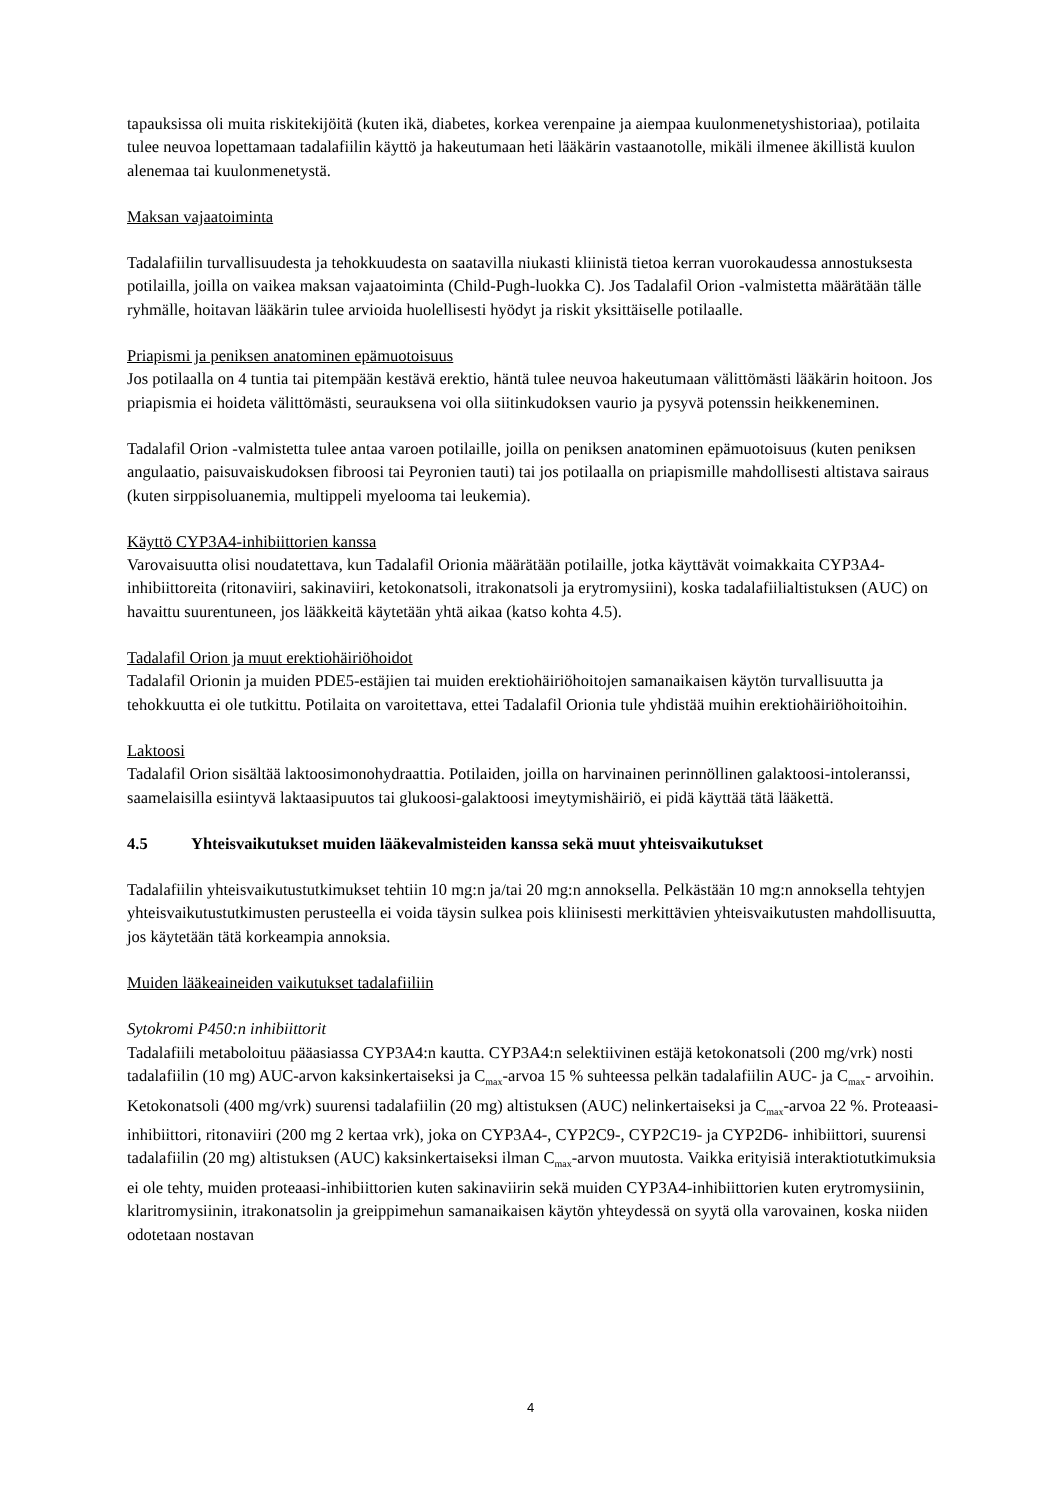tapauksissa oli muita riskitekijöitä (kuten ikä, diabetes, korkea verenpaine ja aiempaa kuulonmenetyshistoriaa), potilaita tulee neuvoa lopettamaan tadalafiilin käyttö ja hakeutumaan heti lääkärin vastaanotolle, mikäli ilmenee äkillistä kuulon alenemaa tai kuulonmenetystä.
Maksan vajaatoiminta
Tadalafiilin turvallisuudesta ja tehokkuudesta on saatavilla niukasti kliinistä tietoa kerran vuorokaudessa annostuksesta potilailla, joilla on vaikea maksan vajaatoiminta (Child-Pugh-luokka C). Jos Tadalafil Orion -valmistetta määrätään tälle ryhmälle, hoitavan lääkärin tulee arvioida huolellisesti hyödyt ja riskit yksittäiselle potilaalle.
Priapismi ja peniksen anatominen epämuotoisuus
Jos potilaalla on 4 tuntia tai pitempään kestävä erektio, häntä tulee neuvoa hakeutumaan välittömästi lääkärin hoitoon. Jos priapismia ei hoideta välittömästi, seurauksena voi olla siitinkudoksen vaurio ja pysyvä potenssin heikkeneminen.
Tadalafil Orion -valmistetta tulee antaa varoen potilaille, joilla on peniksen anatominen epämuotoisuus (kuten peniksen angulaatio, paisuvaiskudoksen fibroosi tai Peyronien tauti) tai jos potilaalla on priapismille mahdollisesti altistava sairaus (kuten sirppisoluanemia, multippeli myelooma tai leukemia).
Käyttö CYP3A4-inhibiittorien kanssa
Varovaisuutta olisi noudatettava, kun Tadalafil Orionia määrätään potilaille, jotka käyttävät voimakkaita CYP3A4-inhibiittoreita (ritonaviiri, sakinaviiri, ketokonatsoli, itrakonatsoli ja erytromysiini), koska tadalafiilialtistuksen (AUC) on havaittu suurentuneen, jos lääkkeitä käytetään yhtä aikaa (katso kohta 4.5).
Tadalafil Orion ja muut erektiohäiriöhoidot
Tadalafil Orionin ja muiden PDE5-estäjien tai muiden erektiohäiriöhoitojen samanaikaisen käytön turvallisuutta ja tehokkuutta ei ole tutkittu. Potilaita on varoitettava, ettei Tadalafil Orionia tule yhdistää muihin erektiohäiriöhoitoihin.
Laktoosi
Tadalafil Orion sisältää laktoosimonohydraattia. Potilaiden, joilla on harvinainen perinnöllinen galaktoosi-intoleranssi, saamelaisilla esiintyvä laktaasipuutos tai glukoosi-galaktoosi imeytymishäiriö, ei pidä käyttää tätä lääkettä.
4.5 Yhteisvaikutukset muiden lääkevalmisteiden kanssa sekä muut yhteisvaikutukset
Tadalafiilin yhteisvaikutustutkimukset tehtiin 10 mg:n ja/tai 20 mg:n annoksella. Pelkästään 10 mg:n annoksella tehtyjen yhteisvaikutustutkimusten perusteella ei voida täysin sulkea pois kliinisesti merkittävien yhteisvaikutusten mahdollisuutta, jos käytetään tätä korkeampia annoksia.
Muiden lääkeaineiden vaikutukset tadalafiiliin
Sytokromi P450:n inhibiittorit
Tadalafiili metaboloituu pääasiassa CYP3A4:n kautta. CYP3A4:n selektiivinen estäjä ketokonatsoli (200 mg/vrk) nosti tadalafiilin (10 mg) AUC-arvon kaksinkertaiseksi ja C<sub>max</sub>-arvoa 15 % suhteessa pelkän tadalafiilin AUC- ja C<sub>max</sub>- arvoihin. Ketokonatsoli (400 mg/vrk) suurensi tadalafiilin (20 mg) altistuksen (AUC) nelinkertaiseksi ja C<sub>max</sub>-arvoa 22 %. Proteaasi-inhibiittori, ritonaviiri (200 mg 2 kertaa vrk), joka on CYP3A4-, CYP2C9-, CYP2C19- ja CYP2D6- inhibiittori, suurensi tadalafiilin (20 mg) altistuksen (AUC) kaksinkertaiseksi ilman C<sub>max</sub>-arvon muutosta. Vaikka erityisiä interaktiotutkimuksia ei ole tehty, muiden proteaasi-inhibiittorien kuten sakinaviirin sekä muiden CYP3A4-inhibiittorien kuten erytromysiinin, klaritromysiinin, itrakonatsolin ja greippimehun samanaikaisen käytön yhteydessä on syytä olla varovainen, koska niiden odotetaan nostavan
4